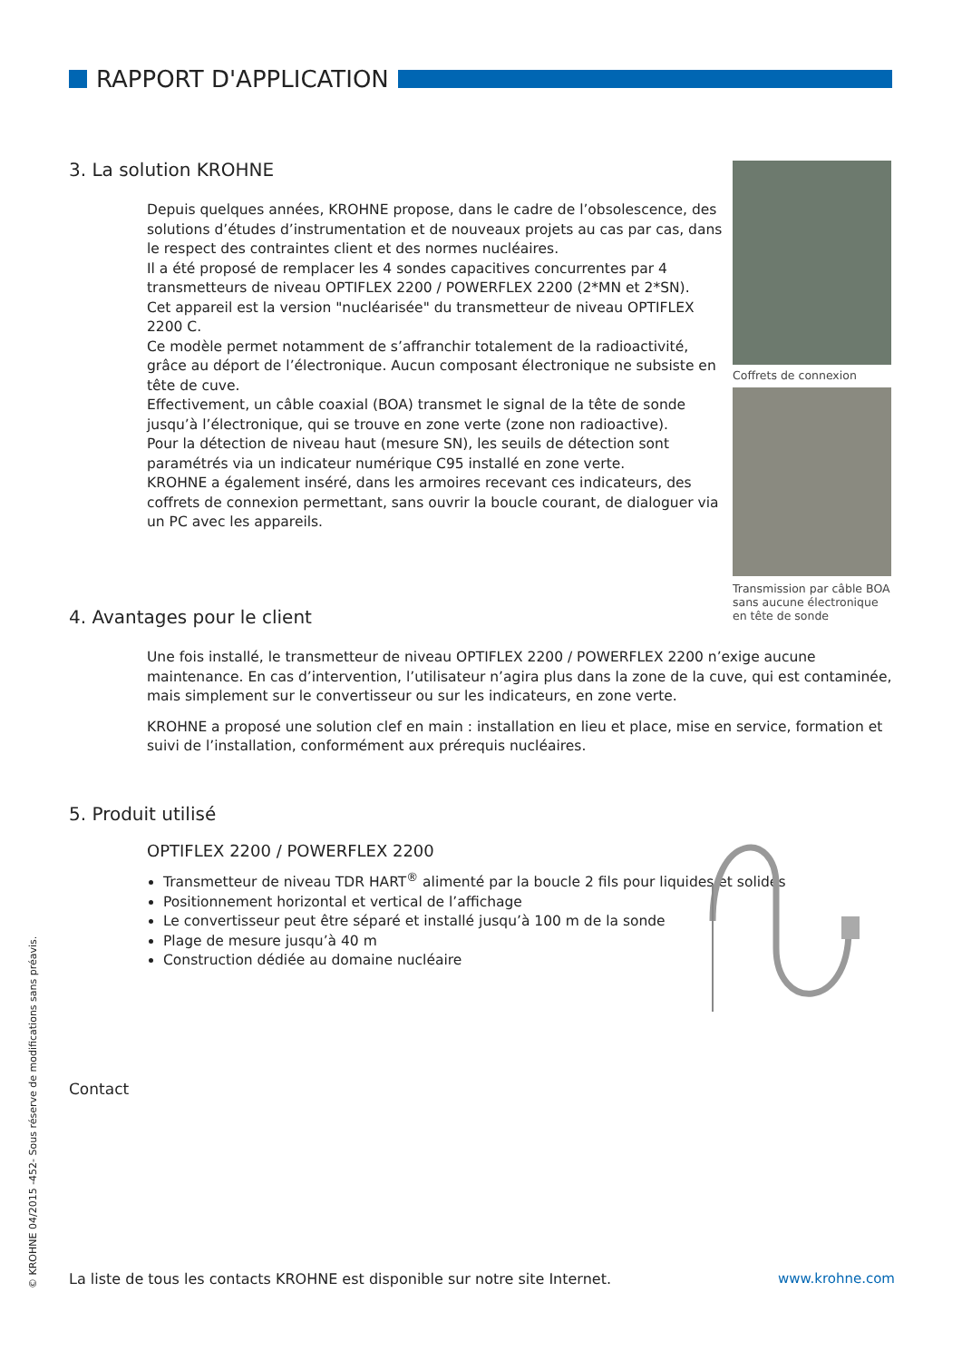RAPPORT D'APPLICATION
3. La solution KROHNE
Depuis quelques années, KROHNE propose, dans le cadre de l’obsolescence, des solutions d’études d’instrumentation et de nouveaux projets au cas par cas, dans le respect des contraintes client et des normes nucléaires.
Il a été proposé de remplacer les 4 sondes capacitives concurrentes par 4 transmetteurs de niveau OPTIFLEX 2200 / POWERFLEX 2200 (2*MN et 2*SN).
Cet appareil est la version "nucléarisée" du transmetteur de niveau OPTIFLEX 2200 C.
Ce modèle permet notamment de s’affranchir totalement de la radioactivité, grâce au déport de l’électronique. Aucun composant électronique ne subsiste en tête de cuve.
Effectivement, un câble coaxial (BOA) transmet le signal de la tête de sonde jusqu’à l’électronique, qui se trouve en zone verte (zone non radioactive).
Pour la détection de niveau haut (mesure SN), les seuils de détection sont paramétrés via un indicateur numérique C95 installé en zone verte.
KROHNE a également inséré, dans les armoires recevant ces indicateurs, des coffrets de connexion permettant, sans ouvrir la boucle courant, de dialoguer via un PC avec les appareils.
Coffrets de connexion
Transmission par câble BOA sans aucune électronique en tête de sonde
4. Avantages pour le client
Une fois installé, le transmetteur de niveau OPTIFLEX 2200 / POWERFLEX 2200 n’exige aucune maintenance. En cas d’intervention, l’utilisateur n’agira plus dans la zone de la cuve, qui est contaminée, mais simplement sur le convertisseur ou sur les indicateurs, en zone verte.
KROHNE a proposé une solution clef en main : installation en lieu et place, mise en service, formation et suivi de l’installation, conformément aux prérequis nucléaires.
5. Produit utilisé
OPTIFLEX 2200 / POWERFLEX 2200
Transmetteur de niveau TDR HART<sup>®</sup> alimenté par la boucle 2 fils pour liquides et solides
Positionnement horizontal et vertical de l’affichage
Le convertisseur peut être séparé et installé jusqu’à 100 m de la sonde
Plage de mesure jusqu’à 40 m
Construction dédiée au domaine nucléaire
Contact
La liste de tous les contacts KROHNE est disponible sur notre site Internet.
www.krohne.com
© KROHNE 04/2015 -452- Sous réserve de modifications sans préavis.